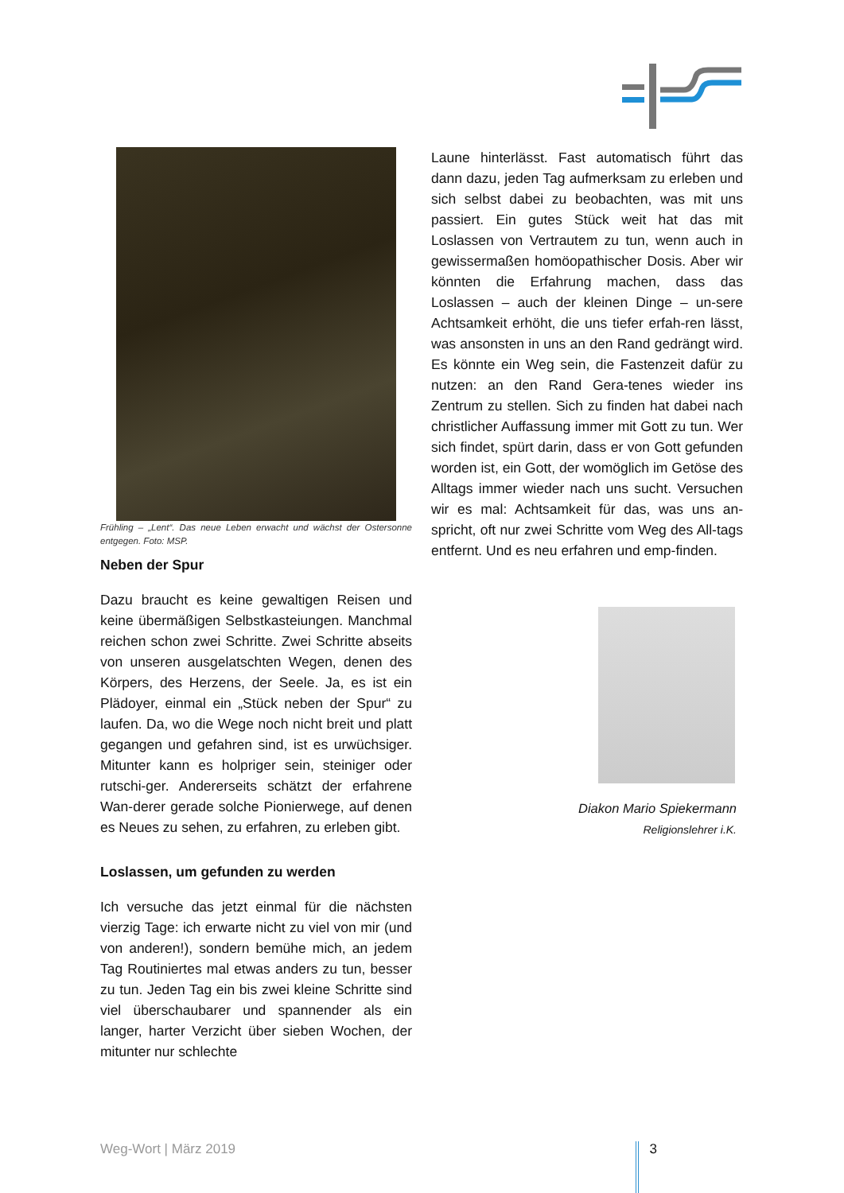Frühling – „Lent“. Das neue Leben erwacht und wächst der Ostersonne entgegen. Foto: MSP.
Neben der Spur
Dazu braucht es keine gewaltigen Reisen und keine übermäßigen Selbstkasteiungen. Manchmal reichen schon zwei Schritte. Zwei Schritte abseits von unseren ausgelatschten Wegen, denen des Körpers, des Herzens, der Seele. Ja, es ist ein Plädoyer, einmal ein „Stück neben der Spur“ zu laufen. Da, wo die Wege noch nicht breit und platt gegangen und gefahren sind, ist es urwüchsiger. Mitunter kann es holpriger sein, steiniger oder rutschi-ger. Andererseits schätzt der erfahrene Wan-derer gerade solche Pionierwege, auf denen es Neues zu sehen, zu erfahren, zu erleben gibt.
Loslassen, um gefunden zu werden
Ich versuche das jetzt einmal für die nächsten vierzig Tage: ich erwarte nicht zu viel von mir (und von anderen!), sondern bemühe mich, an jedem Tag Routiniertes mal etwas anders zu tun, besser zu tun. Jeden Tag ein bis zwei kleine Schritte sind viel überschaubarer und spannender als ein langer, harter Verzicht über sieben Wochen, der mitunter nur schlechte
Laune hinterlässt. Fast automatisch führt das dann dazu, jeden Tag aufmerksam zu erleben und sich selbst dabei zu beobachten, was mit uns passiert. Ein gutes Stück weit hat das mit Loslassen von Vertrautem zu tun, wenn auch in gewissermaßen homöopathischer Dosis. Aber wir könnten die Erfahrung machen, dass das Loslassen – auch der kleinen Dinge – un-sere Achtsamkeit erhöht, die uns tiefer erfah-ren lässt, was ansonsten in uns an den Rand gedrängt wird. Es könnte ein Weg sein, die Fastenzeit dafür zu nutzen: an den Rand Gera-tenes wieder ins Zentrum zu stellen. Sich zu finden hat dabei nach christlicher Auffassung immer mit Gott zu tun. Wer sich findet, spürt darin, dass er von Gott gefunden worden ist, ein Gott, der womöglich im Getöse des Alltags immer wieder nach uns sucht. Versuchen wir es mal: Achtsamkeit für das, was uns an-spricht, oft nur zwei Schritte vom Weg des All-tags entfernt. Und es neu erfahren und emp-finden.
Diakon Mario Spiekermann
Religionslehrer i.K.
Weg-Wort | März 2019 3